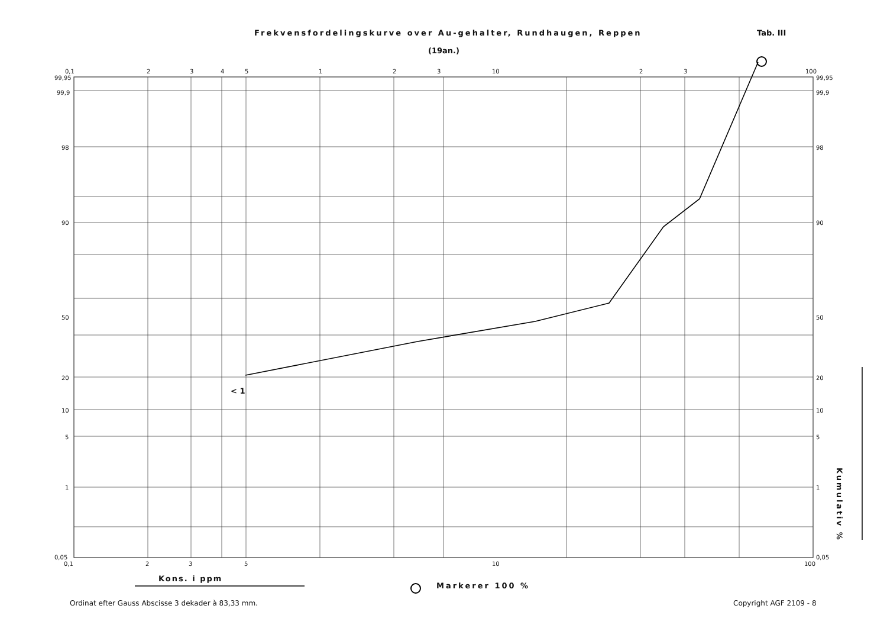Frekvensfordelingskurve over Au-gehalter, Rundhaugen, Reppen
(19an.)
Tab. III
0,1
2
3
4
5
1
2
3
10
2
3
100
0,1
2
3
5
10
100
99,95
99,9
98
90
50
20
10
5
1
0,05
99,95
99,9
98
90
50
20
10
5
1
0,05
< 1
Kons. i ppm
Markerer 100 %
Kumulativ %
Ordinat efter Gauss Abscisse 3 dekader à 83,33 mm.
Copyright AGF 2109 - 8